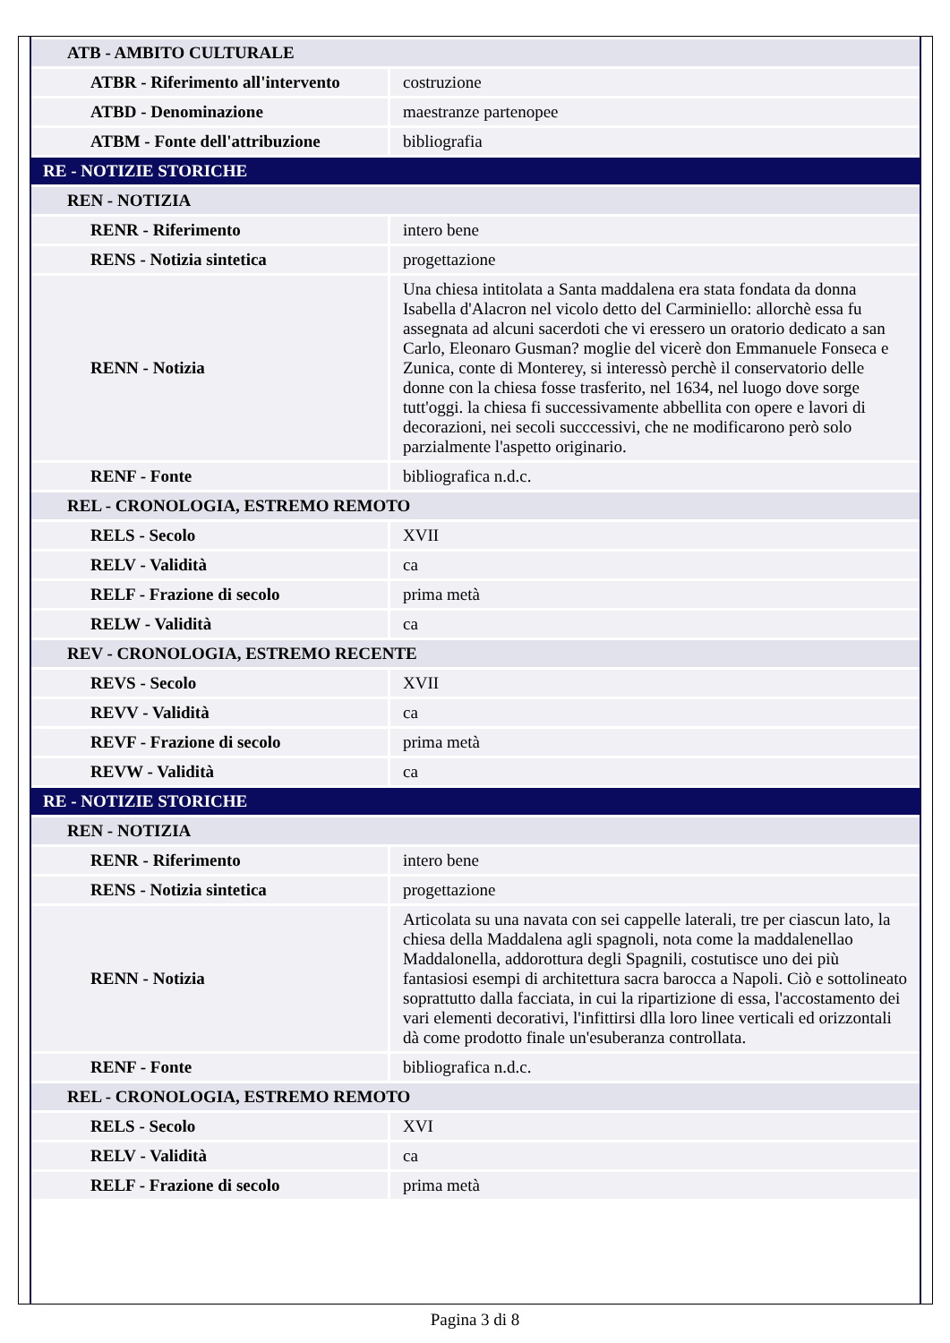| ATB - AMBITO CULTURALE | |
| ATBR - Riferimento all'intervento | costruzione |
| ATBD - Denominazione | maestranze partenopee |
| ATBM - Fonte dell'attribuzione | bibliografia |
| RE - NOTIZIE STORICHE | |
| REN - NOTIZIA | |
| RENR - Riferimento | intero bene |
| RENS - Notizia sintetica | progettazione |
| RENN - Notizia | Una chiesa intitolata a Santa maddalena era stata fondata da donna Isabella d'Alacron nel vicolo detto del Carminiello: allorchè essa fu assegnata ad alcuni sacerdoti che vi eressero un oratorio dedicato a san Carlo, Eleonaro Gusman? moglie del vicerè don Emmanuele Fonseca e Zunica, conte di Monterey, si interessò perchè il conservatorio delle donne con la chiesa fosse trasferito, nel 1634, nel luogo dove sorge tutt'oggi. la chiesa fi successivamente abbellita con opere e lavori di decorazioni, nei secoli succcessivi, che ne modificarono però solo parzialmente l'aspetto originario. |
| RENF - Fonte | bibliografica n.d.c. |
| REL - CRONOLOGIA, ESTREMO REMOTO | |
| RELS - Secolo | XVII |
| RELV - Validità | ca |
| RELF - Frazione di secolo | prima metà |
| RELW - Validità | ca |
| REV - CRONOLOGIA, ESTREMO RECENTE | |
| REVS - Secolo | XVII |
| REVV - Validità | ca |
| REVF - Frazione di secolo | prima metà |
| REVW - Validità | ca |
| RE - NOTIZIE STORICHE | |
| REN - NOTIZIA | |
| RENR - Riferimento | intero bene |
| RENS - Notizia sintetica | progettazione |
| RENN - Notizia | Articolata su una navata con sei cappelle laterali, tre per ciascun lato, la chiesa della Maddalena agli spagnoli, nota come la maddalenellao Maddalonella, addorottura degli Spagnili, costutisce uno dei più fantasiosi esempi di architettura sacra barocca a Napoli. Ciò e sottolineato soprattutto dalla facciata, in cui la ripartizione di essa, l'accostamento dei vari elementi decorativi, l'infittirsi dlla loro linee verticali ed orizzontali dà come prodotto finale un'esuberanza controllata. |
| RENF - Fonte | bibliografica n.d.c. |
| REL - CRONOLOGIA, ESTREMO REMOTO | |
| RELS - Secolo | XVI |
| RELV - Validità | ca |
| RELF - Frazione di secolo | prima metà |
Pagina 3 di 8